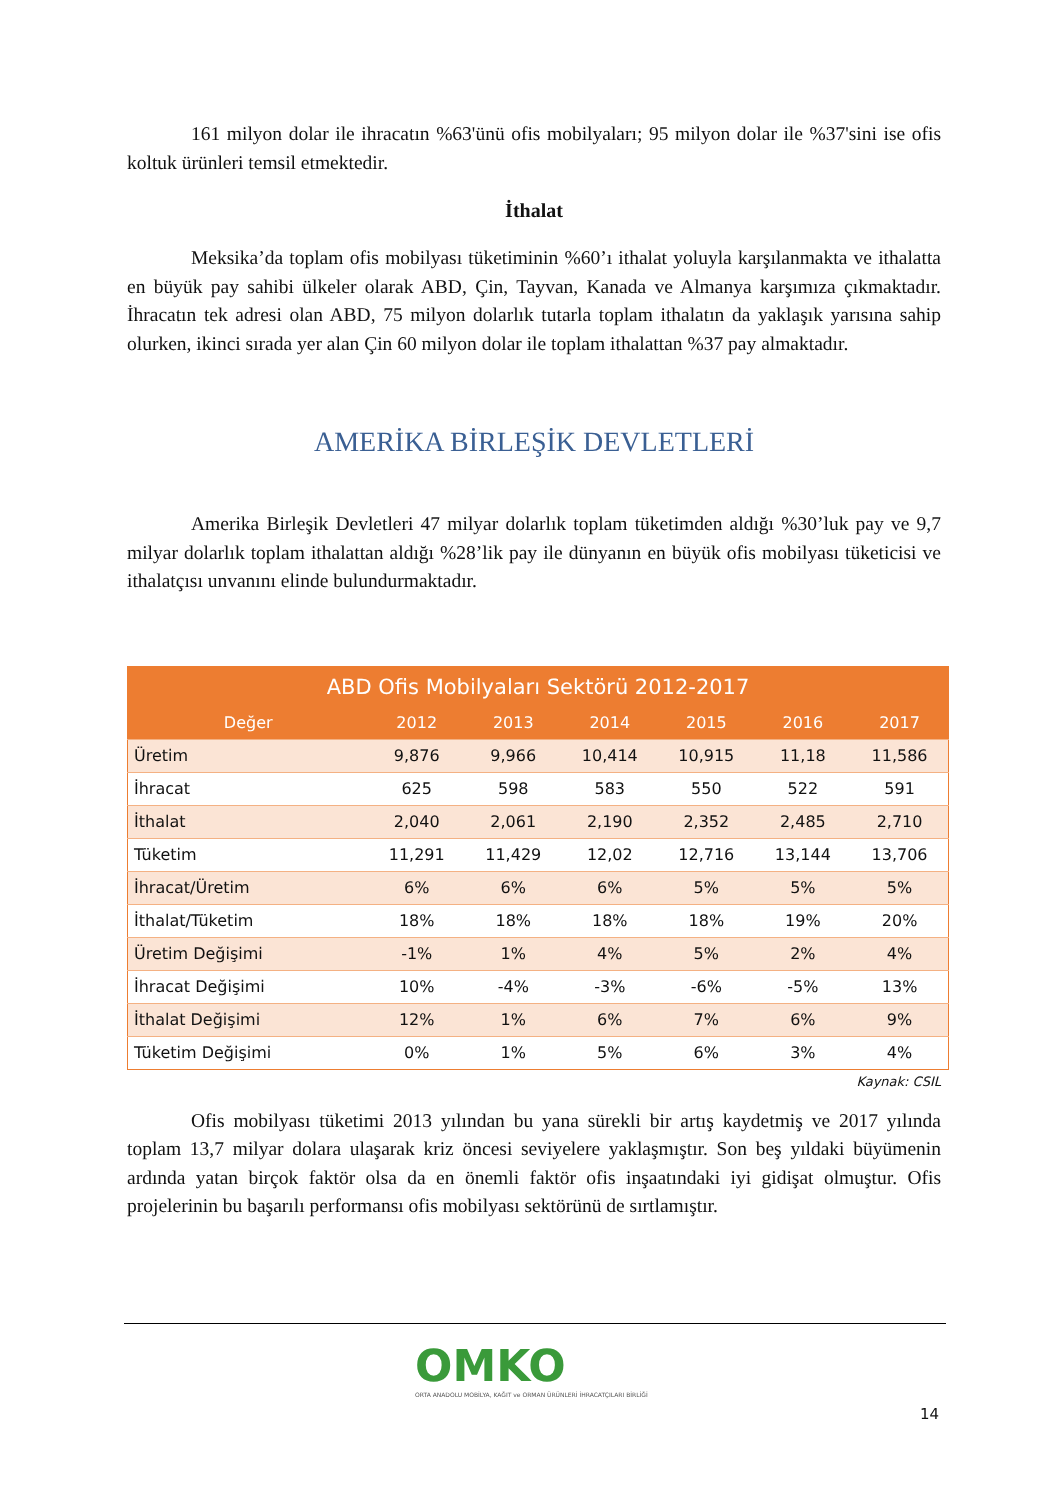161 milyon dolar ile ihracatın %63'ünü ofis mobilyaları; 95 milyon dolar ile %37'sini ise ofis koltuk ürünleri temsil etmektedir.
İthalat
Meksika’da toplam ofis mobilyası tüketiminin %60’ı ithalat yoluyla karşılanmakta ve ithalatta en büyük pay sahibi ülkeler olarak ABD, Çin, Tayvan, Kanada ve Almanya karşımıza çıkmaktadır. İhracatın tek adresi olan ABD, 75 milyon dolarlık tutarla toplam ithalatın da yaklaşık yarısına sahip olurken, ikinci sırada yer alan Çin 60 milyon dolar ile toplam ithalattan %37 pay almaktadır.
AMERİKA BİRLEŞİK DEVLETLERİ
Amerika Birleşik Devletleri 47 milyar dolarlık toplam tüketimden aldığı %30’luk pay ve 9,7 milyar dolarlık toplam ithalattan aldığı %28’lik pay ile dünyanın en büyük ofis mobilyası tüketicisi ve ithalatçısı unvanını elinde bulundurmaktadır.
| ABD Ofis Mobilyaları Sektörü 2012-2017 | | | | | | |
| --- | --- | --- | --- | --- | --- | --- |
| Değer | 2012 | 2013 | 2014 | 2015 | 2016 | 2017 |
| Üretim | 9,876 | 9,966 | 10,414 | 10,915 | 11,18 | 11,586 |
| İhracat | 625 | 598 | 583 | 550 | 522 | 591 |
| İthalat | 2,040 | 2,061 | 2,190 | 2,352 | 2,485 | 2,710 |
| Tüketim | 11,291 | 11,429 | 12,02 | 12,716 | 13,144 | 13,706 |
| İhracat/Üretim | 6% | 6% | 6% | 5% | 5% | 5% |
| İthalat/Tüketim | 18% | 18% | 18% | 18% | 19% | 20% |
| Üretim Değişimi | -1% | 1% | 4% | 5% | 2% | 4% |
| İhracat Değişimi | 10% | -4% | -3% | -6% | -5% | 13% |
| İthalat Değişimi | 12% | 1% | 6% | 7% | 6% | 9% |
| Tüketim Değişimi | 0% | 1% | 5% | 6% | 3% | 4% |
Kaynak: CSIL
Ofis mobilyası tüketimi 2013 yılından bu yana sürekli bir artış kaydetmiş ve 2017 yılında toplam 13,7 milyar dolara ulaşarak kriz öncesi seviyelere yaklaşmıştır. Son beş yıldaki büyümenin ardında yatan birçok faktör olsa da en önemli faktör ofis inşaatındaki iyi gidişat olmuştur. Ofis projelerinin bu başarılı performansı ofis mobilyası sektörünü de sırtlamıştır.
OMKO
ORTA ANADOLU MOBİLYA, KAĞIT ve ORMAN ÜRÜNLERİ İHRACATÇILARI BİRLİĞİ
14